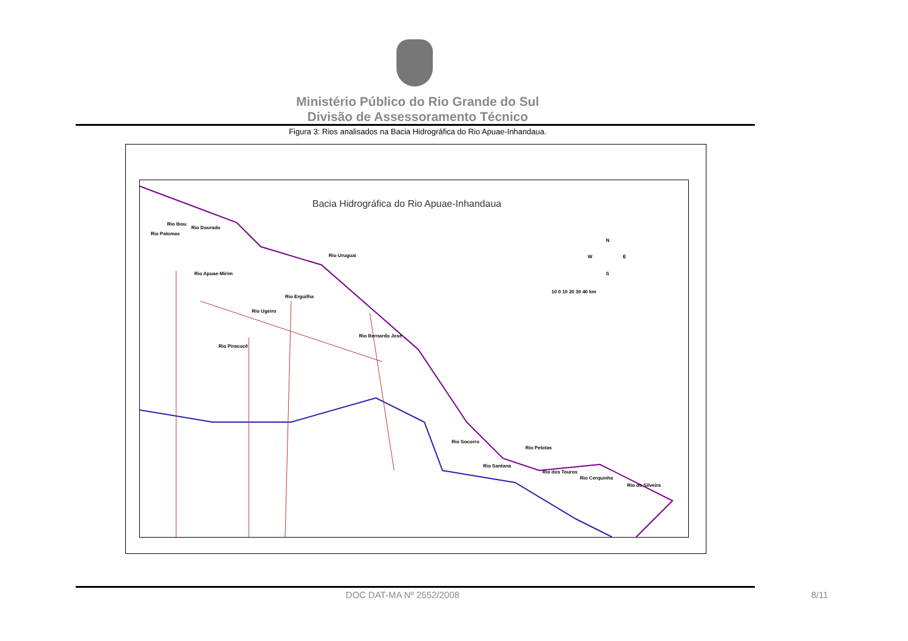Ministério Público do Rio Grande do Sul
Divisão de Assessoramento Técnico
Figura 3: Rios analisados na Bacia Hidrográfica do Rio Apuae-Inhandaua.
Bacia Hidrográfica do Rio Apuae-Inhandaua
Rio Ibou
Rio Dourado
Rio Palomas
Rio Uruguai
Rio Apuae-Mirim
Rio Erguilha
Rio Ugeiro
Rio Bernardo José
Rio Piracucê
Rio Socorro
Rio Pelotas
Rio Santana
Rio dos Touros
Rio Cerquinha
Rio do Silveira
N
W E
S
10 0 10 20 30 40 km
DOC DAT-MA Nº 2552/2008 8/11